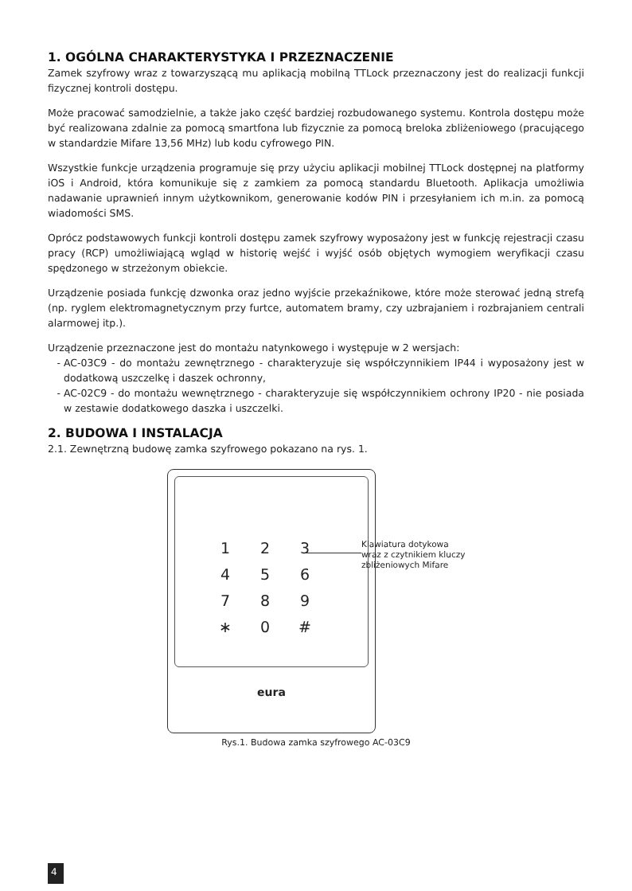1. OGÓLNA CHARAKTERYSTYKA I PRZEZNACZENIE
Zamek szyfrowy wraz z towarzyszącą mu aplikacją mobilną TTLock przeznaczony jest do realizacji funkcji fizycznej kontroli dostępu.
Może pracować samodzielnie, a także jako część bardziej rozbudowanego systemu. Kontrola dostępu może być realizowana zdalnie za pomocą smartfona lub fizycznie za pomocą breloka zbliżeniowego (pracującego w standardzie Mifare 13,56 MHz) lub kodu cyfrowego PIN.
Wszystkie funkcje urządzenia programuje się przy użyciu aplikacji mobilnej TTLock dostępnej na platformy iOS i Android, która komunikuje się z zamkiem za pomocą standardu Bluetooth. Aplikacja umożliwia nadawanie uprawnień innym użytkownikom, generowanie kodów PIN i przesyłaniem ich m.in. za pomocą wiadomości SMS.
Oprócz podstawowych funkcji kontroli dostępu zamek szyfrowy wyposażony jest w funkcję rejestracji czasu pracy (RCP) umożliwiającą wgląd w historię wejść i wyjść osób objętych wymogiem weryfikacji czasu spędzonego w strzeżonym obiekcie.
Urządzenie posiada funkcję dzwonka oraz jedno wyjście przekaźnikowe, które może sterować jedną strefą (np. ryglem elektromagnetycznym przy furtce, automatem bramy, czy uzbrajaniem i rozbrajaniem centrali alarmowej itp.).
Urządzenie przeznaczone jest do montażu natynkowego i występuje w 2 wersjach:
AC-03C9 - do montażu zewnętrznego - charakteryzuje się współczynnikiem IP44 i wyposażony jest w dodatkową uszczelkę i daszek ochronny,
AC-02C9 - do montażu wewnętrznego - charakteryzuje się współczynnikiem ochrony IP20 - nie posiada w zestawie dodatkowego daszka i uszczelki.
2. BUDOWA I INSTALACJA
2.1. Zewnętrzną budowę zamka szyfrowego pokazano na rys. 1.
1 2 3 4 5 6 7 8 9 ∗ 0 #
eura
Klawiatura dotykowa
wraz z czytnikiem kluczy
zbliżeniowych Mifare
Rys.1. Budowa zamka szyfrowego AC-03C9
4